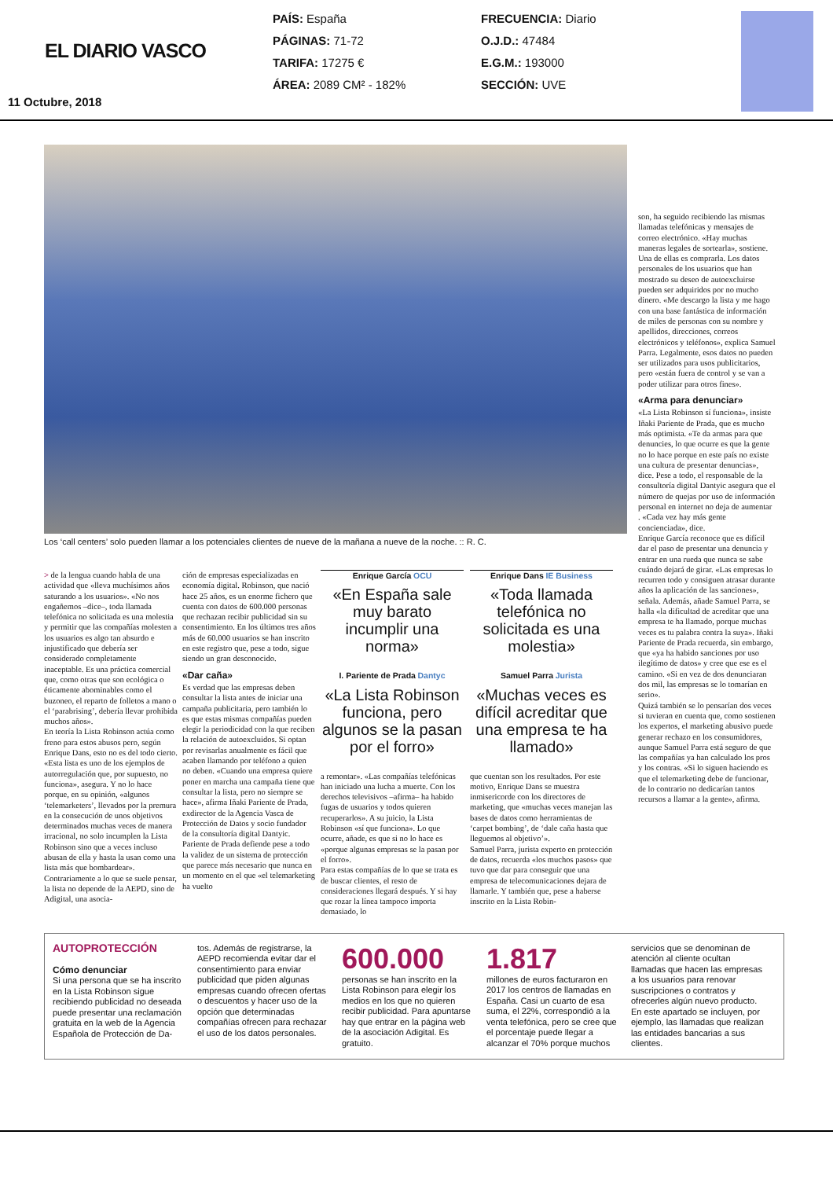EL DIARIO VASCO
11 Octubre, 2018
PAÍS: España
PÁGINAS: 71-72
TARIFA: 17275 €
ÁREA: 2089 CM² - 182%
FRECUENCIA: Diario
O.J.D.: 47484
E.G.M.: 193000
SECCIÓN: UVE
Los ‘call centers’ solo pueden llamar a los potenciales clientes de nueve de la mañana a nueve de la noche. :: R. C.
> de la lengua cuando habla de una actividad que «lleva muchísimos años saturando a los usuarios». «No nos engañemos –dice–, toda llamada telefónica no solicitada es una molestia y permitir que las compañías molesten a los usuarios es algo tan absurdo e injustificado que debería ser considerado completamente inaceptable. Es una práctica comercial que, como otras que son ecológica o éticamente abominables como el buzoneo, el reparto de folletos a mano o el ‘parabrising’, debería llevar prohibida muchos años».
En teoría la Lista Robinson actúa como freno para estos abusos pero, según Enrique Dans, esto no es del todo cierto. «Esta lista es uno de los ejemplos de autorregulación que, por supuesto, no funciona», asegura. Y no lo hace porque, en su opinión, «algunos ‘telemarketers’, llevados por la premura en la consecución de unos objetivos determinados muchas veces de manera irracional, no solo incumplen la Lista Robinson sino que a veces incluso abusan de ella y hasta la usan como una lista más que bombardear».
Contrariamente a lo que se suele pensar, la lista no depende de la AEPD, sino de Adigital, una asocia-
ción de empresas especializadas en economía digital. Robinson, que nació hace 25 años, es un enorme fichero que cuenta con datos de 600.000 personas que rechazan recibir publicidad sin su consentimiento. En los últimos tres años más de 60.000 usuarios se han inscrito en este registro que, pese a todo, sigue siendo un gran desconocido.
«Dar caña»
Es verdad que las empresas deben consultar la lista antes de iniciar una campaña publicitaria, pero también lo es que estas mismas compañías pueden elegir la periodicidad con la que reciben la relación de autoexcluidos. Si optan por revisarlas anualmente es fácil que acaben llamando por teléfono a quien no deben. «Cuando una empresa quiere poner en marcha una campaña tiene que consultar la lista, pero no siempre se hace», afirma Iñaki Pariente de Prada, exdirector de la Agencia Vasca de Protección de Datos y socio fundador de la consultoría digital Dantyic.
Pariente de Prada defiende pese a todo la validez de un sistema de protección que parece más necesario que nunca en un momento en el que «el telemarketing ha vuelto
Enrique García OCU
«En España sale muy barato incumplir una norma»
I. Pariente de Prada Dantyc
«La Lista Robinson funciona, pero algunos se la pasan por el forro»
Enrique Dans IE Business
«Toda llamada telefónica no solicitada es una molestia»
Samuel Parra Jurista
«Muchas veces es difícil acreditar que una empresa te ha llamado»
a remontar». «Las compañías telefónicas han iniciado una lucha a muerte. Con los derechos televisivos –afirma– ha habido fugas de usuarios y todos quieren recuperarlos». A su juicio, la Lista Robinson «sí que funciona». Lo que ocurre, añade, es que si no lo hace es «porque algunas empresas se la pasan por el forro».
Para estas compañías de lo que se trata es de buscar clientes, el resto de consideraciones llegará después. Y si hay que rozar la línea tampoco importa demasiado, lo
que cuentan son los resultados. Por este motivo, Enrique Dans se muestra inmisericorde con los directores de marketing, que «muchas veces manejan las bases de datos como herramientas de ‘carpet bombing’, de ‘dale caña hasta que lleguemos al objetivo’».
Samuel Parra, jurista experto en protección de datos, recuerda «los muchos pasos» que tuvo que dar para conseguir que una empresa de telecomunicaciones dejara de llamarle. Y también que, pese a haberse inscrito en la Lista Robin-
son, ha seguido recibiendo las mismas llamadas telefónicas y mensajes de correo electrónico. «Hay muchas maneras legales de sortearla», sostiene.
Una de ellas es comprarla. Los datos personales de los usuarios que han mostrado su deseo de autoexcluirse pueden ser adquiridos por no mucho dinero. «Me descargo la lista y me hago con una base fantástica de información de miles de personas con su nombre y apellidos, direcciones, correos electrónicos y teléfonos», explica Samuel Parra. Legalmente, esos datos no pueden ser utilizados para usos publicitarios, pero «están fuera de control y se van a poder utilizar para otros fines».
«Arma para denunciar»
«La Lista Robinson sí funciona», insiste Iñaki Pariente de Prada, que es mucho más optimista. «Te da armas para que denuncies, lo que ocurre es que la gente no lo hace porque en este país no existe una cultura de presentar denuncias», dice. Pese a todo, el responsable de la consultoría digital Dantyic asegura que el número de quejas por uso de información personal en internet no deja de aumentar . «Cada vez hay más gente concienciada», dice.
Enrique García reconoce que es difícil dar el paso de presentar una denuncia y entrar en una rueda que nunca se sabe cuándo dejará de girar. «Las empresas lo recurren todo y consiguen atrasar durante años la aplicación de las sanciones», señala. Además, añade Samuel Parra, se halla «la dificultad de acreditar que una empresa te ha llamado, porque muchas veces es tu palabra contra la suya». Iñaki Pariente de Prada recuerda, sin embargo, que «ya ha habido sanciones por uso ilegítimo de datos» y cree que ese es el camino. «Si en vez de dos denunciaran dos mil, las empresas se lo tomarían en serio».
Quizá también se lo pensarían dos veces si tuvieran en cuenta que, como sostienen los expertos, el marketing abusivo puede generar rechazo en los consumidores, aunque Samuel Parra está seguro de que las compañías ya han calculado los pros y los contras. «Si lo siguen haciendo es que el telemarketing debe de funcionar, de lo contrario no dedicarían tantos recursos a llamar a la gente», afirma.
AUTOPROTECCIÓN
Cómo denunciar
Si una persona que se ha inscrito en la Lista Robinson sigue recibiendo publicidad no deseada puede presentar una reclamación gratuita en la web de la Agencia Española de Protección de Da-
tos. Además de registrarse, la AEPD recomienda evitar dar el consentimiento para enviar publicidad que piden algunas empresas cuando ofrecen ofertas o descuentos y hacer uso de la opción que determinadas compañías ofrecen para rechazar el uso de los datos personales.
600.000
personas se han inscrito en la Lista Robinson para elegir los medios en los que no quieren recibir publicidad. Para apuntarse hay que entrar en la página web de la asociación Adigital. Es gratuito.
1.817
millones de euros facturaron en 2017 los centros de llamadas en España. Casi un cuarto de esa suma, el 22%, correspondió a la venta telefónica, pero se cree que el porcentaje puede llegar a alcanzar el 70% porque muchos
servicios que se denominan de atención al cliente ocultan llamadas que hacen las empresas a los usuarios para renovar suscripciones o contratos y ofrecerles algún nuevo producto. En este apartado se incluyen, por ejemplo, las llamadas que realizan las entidades bancarias a sus clientes.